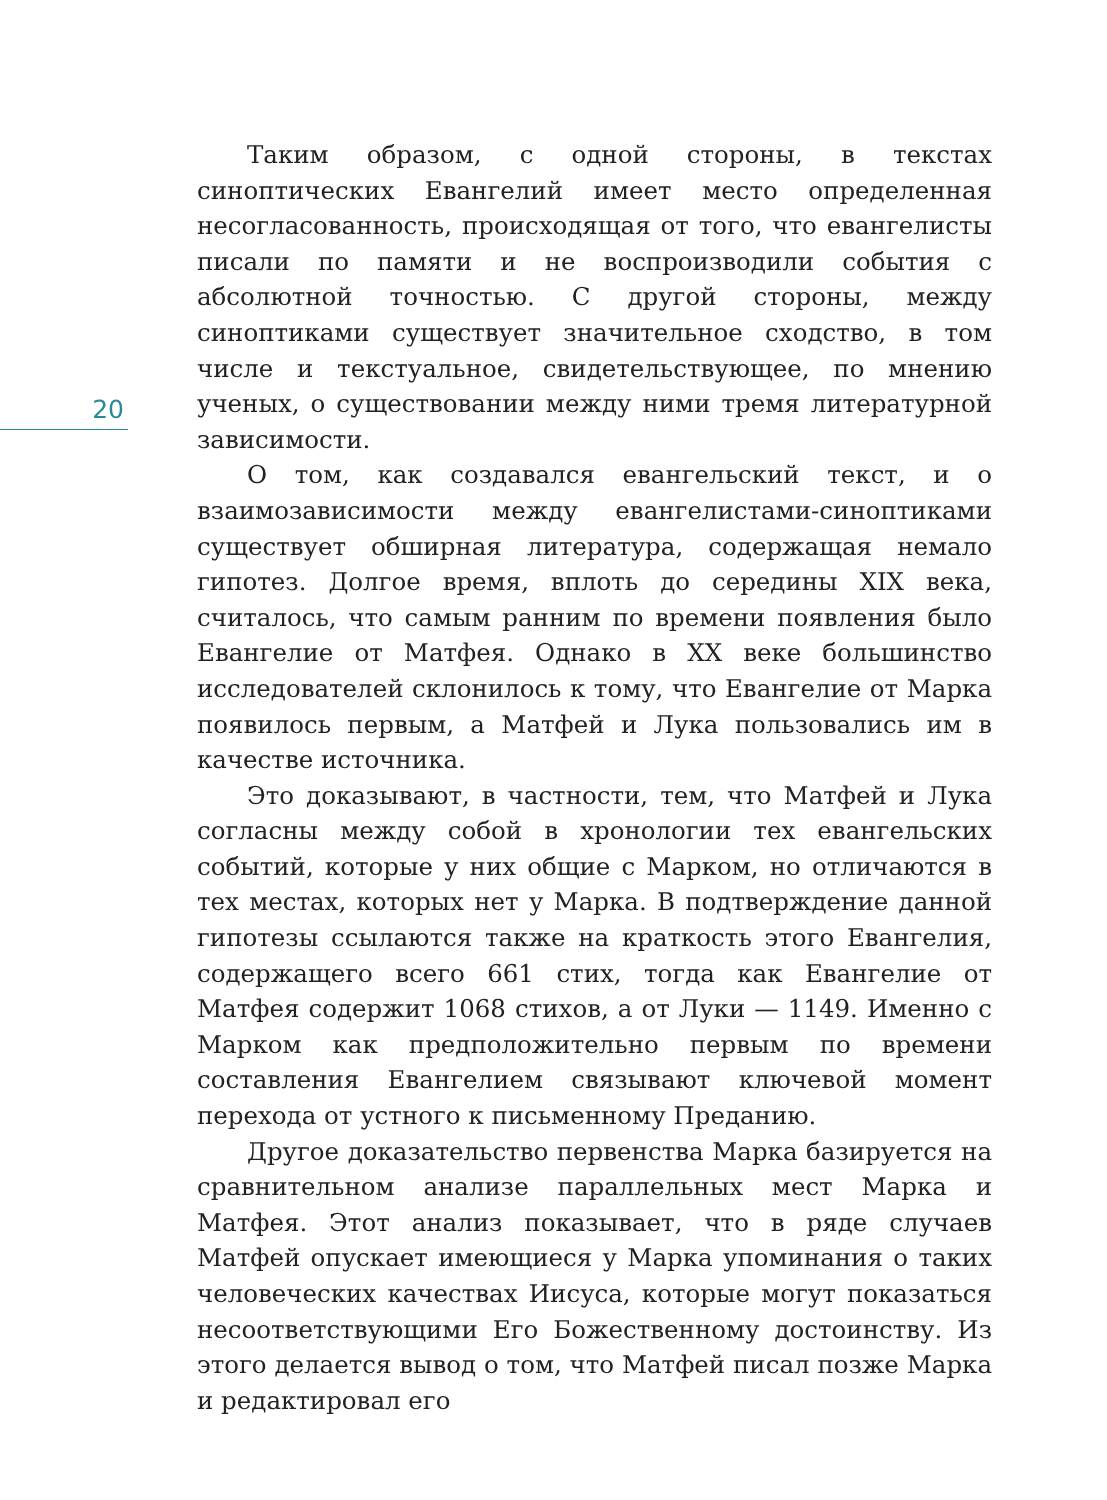20
Таким образом, с одной стороны, в текстах синоптических Евангелий имеет место определенная несогласованность, происходящая от того, что евангелисты писали по памяти и не воспроизводили события с абсолютной точностью. С другой стороны, между синоптиками существует значительное сходство, в том числе и текстуальное, свидетельствующее, по мнению ученых, о существовании между ними тремя литературной зависимости.
О том, как создавался евангельский текст, и о взаимозависимости между евангелистами-синоптиками существует обширная литература, содержащая немало гипотез. Долгое время, вплоть до середины XIX века, считалось, что самым ранним по времени появления было Евангелие от Матфея. Однако в XX веке большинство исследователей склонилось к тому, что Евангелие от Марка появилось первым, а Матфей и Лука пользовались им в качестве источника.
Это доказывают, в частности, тем, что Матфей и Лука согласны между собой в хронологии тех евангельских событий, которые у них общие с Марком, но отличаются в тех местах, которых нет у Марка. В подтверждение данной гипотезы ссылаются также на краткость этого Евангелия, содержащего всего 661 стих, тогда как Евангелие от Матфея содержит 1068 стихов, а от Луки — 1149. Именно с Марком как предположительно первым по времени составления Евангелием связывают ключевой момент перехода от устного к письменному Преданию.
Другое доказательство первенства Марка базируется на сравнительном анализе параллельных мест Марка и Матфея. Этот анализ показывает, что в ряде случаев Матфей опускает имеющиеся у Марка упоминания о таких человеческих качествах Иисуса, которые могут показаться несоответствующими Его Божественному достоинству. Из этого делается вывод о том, что Матфей писал позже Марка и редактировал его